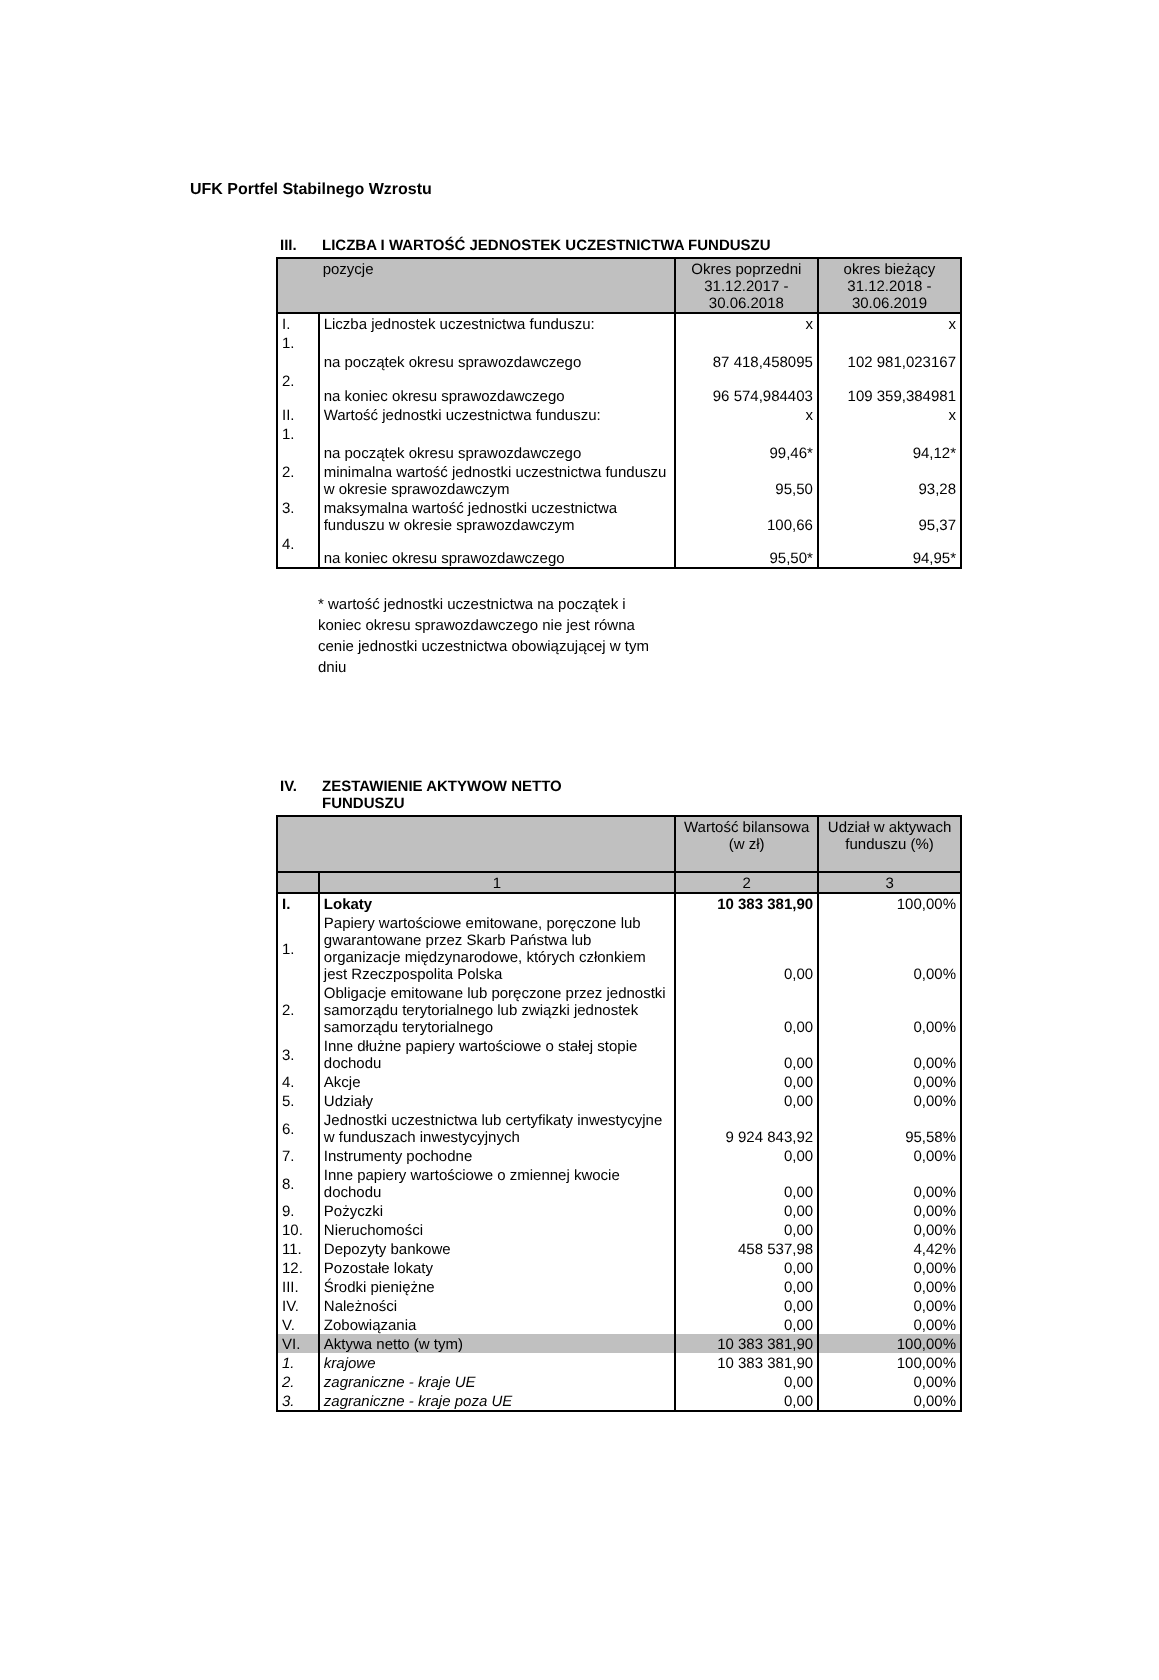UFK Portfel Stabilnego Wzrostu
III. LICZBA I WARTOŚĆ JEDNOSTEK UCZESTNICTWA FUNDUSZU
| | pozycje | Okres poprzedni 31.12.2017 - 30.06.2018 | okres bieżący 31.12.2018 - 30.06.2019 |
| --- | --- | --- | --- |
| I. | Liczba jednostek uczestnictwa funduszu: | x | x |
| 1. | na początek okresu sprawozdawczego | 87 418,458095 | 102 981,023167 |
| 2. | na koniec okresu sprawozdawczego | 96 574,984403 | 109 359,384981 |
| II. | Wartość jednostki uczestnictwa funduszu: | x | x |
| 1. | na początek okresu sprawozdawczego | 99,46* | 94,12* |
| 2. | minimalna wartość jednostki uczestnictwa funduszu w okresie sprawozdawczym | 95,50 | 93,28 |
| 3. | maksymalna wartość jednostki uczestnictwa funduszu w okresie sprawozdawczym | 100,66 | 95,37 |
| 4. | na koniec okresu sprawozdawczego | 95,50* | 94,95* |
* wartość jednostki uczestnictwa na początek i koniec okresu sprawozdawczego nie jest równa cenie jednostki uczestnictwa obowiązującej w tym dniu
IV. ZESTAWIENIE AKTYWOW NETTO
FUNDUSZU
| | | Wartość bilansowa (w zł) | Udział w aktywach funduszu (%) |
| --- | --- | --- | --- |
| | 1 | 2 | 3 |
| I. | Lokaty | 10 383 381,90 | 100,00% |
| 1. | Papiery wartościowe emitowane, poręczone lub gwarantowane przez Skarb Państwa lub organizacje międzynarodowe, których członkiem jest Rzeczpospolita Polska | 0,00 | 0,00% |
| 2. | Obligacje emitowane lub poręczone przez jednostki samorządu terytorialnego lub związki jednostek samorządu terytorialnego | 0,00 | 0,00% |
| 3. | Inne dłużne papiery wartościowe o stałej stopie dochodu | 0,00 | 0,00% |
| 4. | Akcje | 0,00 | 0,00% |
| 5. | Udziały | 0,00 | 0,00% |
| 6. | Jednostki uczestnictwa lub certyfikaty inwestycyjne w funduszach inwestycyjnych | 9 924 843,92 | 95,58% |
| 7. | Instrumenty pochodne | 0,00 | 0,00% |
| 8. | Inne papiery wartościowe o zmiennej kwocie dochodu | 0,00 | 0,00% |
| 9. | Pożyczki | 0,00 | 0,00% |
| 10. | Nieruchomości | 0,00 | 0,00% |
| 11. | Depozyty bankowe | 458 537,98 | 4,42% |
| 12. | Pozostałe lokaty | 0,00 | 0,00% |
| III. | Środki pieniężne | 0,00 | 0,00% |
| IV. | Należności | 0,00 | 0,00% |
| V. | Zobowiązania | 0,00 | 0,00% |
| VI. | Aktywa netto (w tym) | 10 383 381,90 | 100,00% |
| 1. | krajowe | 10 383 381,90 | 100,00% |
| 2. | zagraniczne - kraje UE | 0,00 | 0,00% |
| 3. | zagraniczne - kraje poza UE | 0,00 | 0,00% |